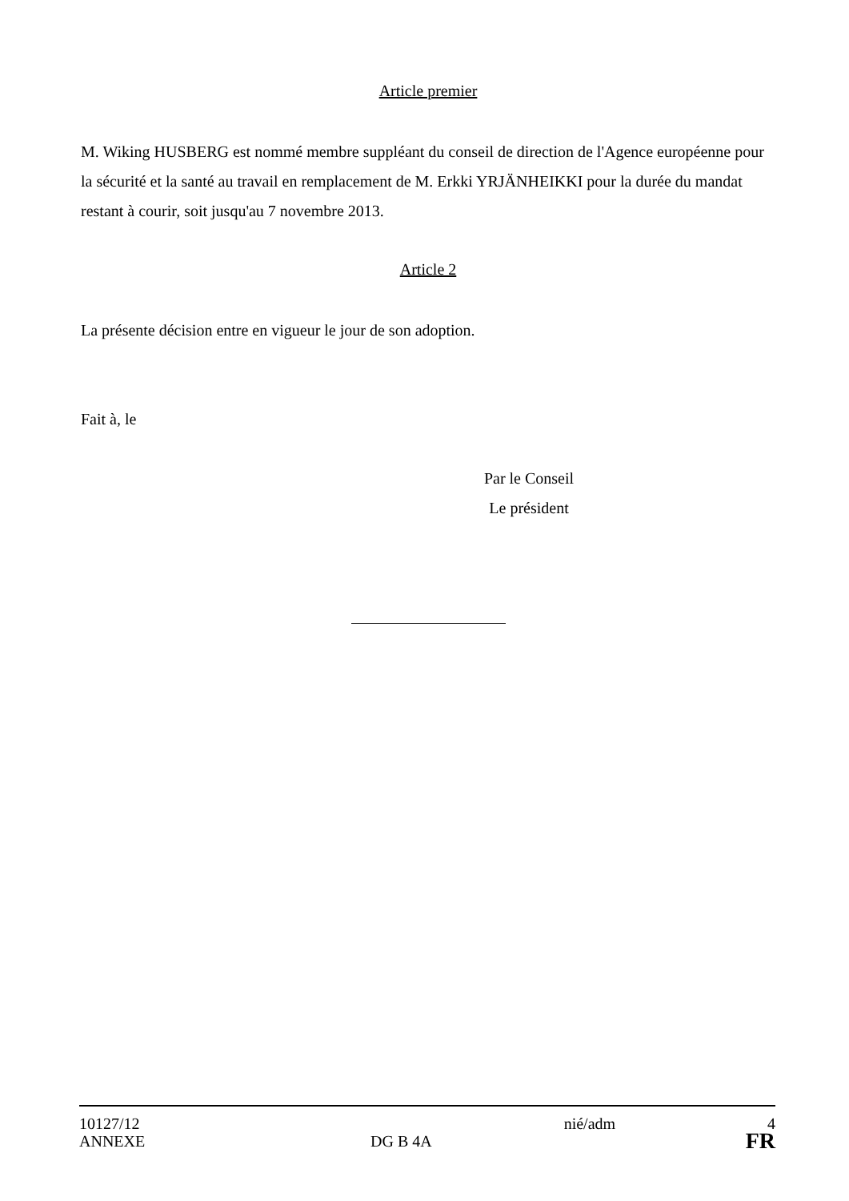Article premier
M. Wiking HUSBERG est nommé membre suppléant du conseil de direction de l'Agence européenne pour la sécurité et la santé au travail en remplacement de M. Erkki YRJÄNHEIKKI pour la durée du mandat restant à courir, soit jusqu'au 7 novembre 2013.
Article 2
La présente décision entre en vigueur le jour de son adoption.
Fait à, le
Par le Conseil
Le président
| 10127/12 | | nié/adm | 4 |
| ANNEXE | DG B 4A | | FR |